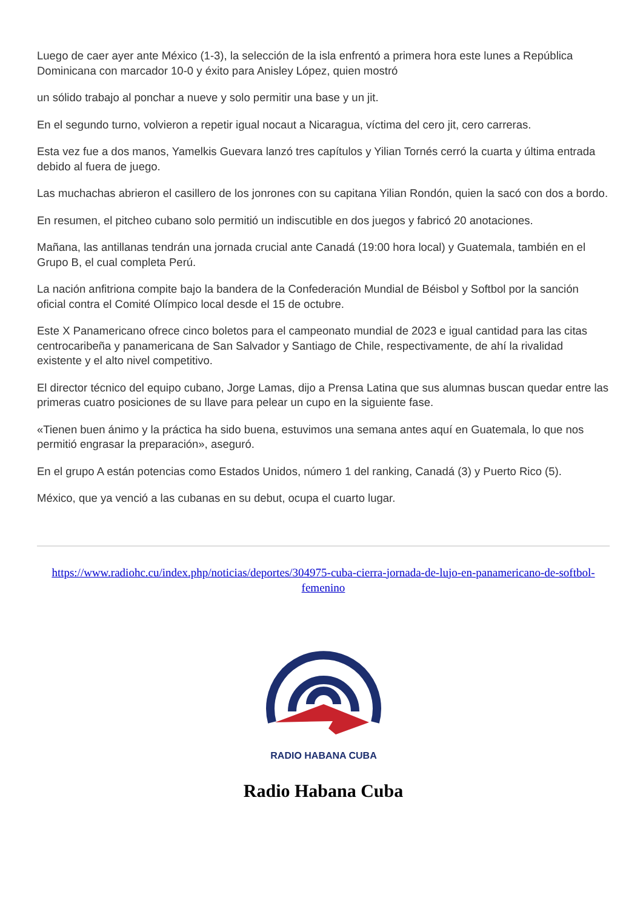Luego de caer ayer ante México (1-3), la selección de la isla enfrentó a primera hora este lunes a República Dominicana con marcador 10-0 y éxito para Anisley López, quien mostró
un sólido trabajo al ponchar a nueve y solo permitir una base y un jit.
En el segundo turno, volvieron a repetir igual nocaut a Nicaragua, víctima del cero jit, cero carreras.
Esta vez fue a dos manos, Yamelkis Guevara lanzó tres capítulos y Yilian Tornés cerró la cuarta y última entrada debido al fuera de juego.
Las muchachas abrieron el casillero de los jonrones con su capitana Yilian Rondón, quien la sacó con dos a bordo.
En resumen, el pitcheo cubano solo permitió un indiscutible en dos juegos y fabricó 20 anotaciones.
Mañana, las antillanas tendrán una jornada crucial ante Canadá (19:00 hora local) y Guatemala, también en el Grupo B, el cual completa Perú.
La nación anfitriona compite bajo la bandera de la Confederación Mundial de Béisbol y Softbol por la sanción oficial contra el Comité Olímpico local desde el 15 de octubre.
Este X Panamericano ofrece cinco boletos para el campeonato mundial de 2023 e igual cantidad para las citas centrocaribeña y panamericana de San Salvador y Santiago de Chile, respectivamente, de ahí la rivalidad existente y el alto nivel competitivo.
El director técnico del equipo cubano, Jorge Lamas, dijo a Prensa Latina que sus alumnas buscan quedar entre las primeras cuatro posiciones de su llave para pelear un cupo en la siguiente fase.
«Tienen buen ánimo y la práctica ha sido buena, estuvimos una semana antes aquí en Guatemala, lo que nos permitió engrasar la preparación», aseguró.
En el grupo A están potencias como Estados Unidos, número 1 del ranking, Canadá (3) y Puerto Rico (5).
México, que ya venció a las cubanas en su debut, ocupa el cuarto lugar.
https://www.radiohc.cu/index.php/noticias/deportes/304975-cuba-cierra-jornada-de-lujo-en-panamericano-de-softbol-femenino
RADIO HABANA CUBA
Radio Habana Cuba